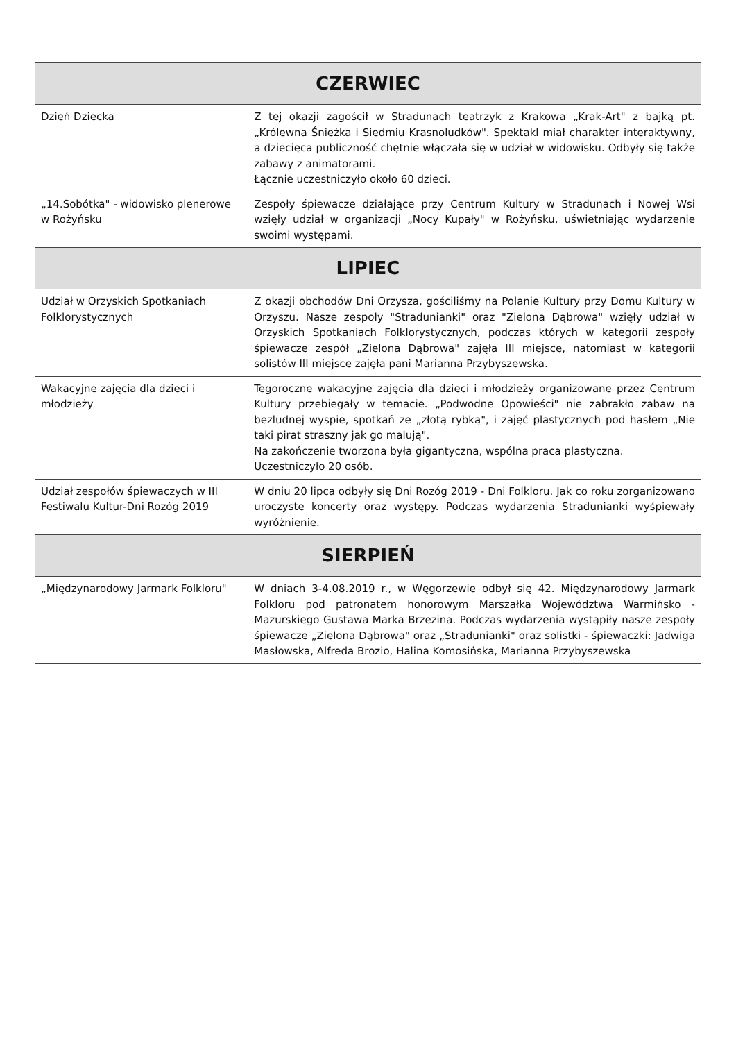| CZERWIEC | |
| --- | --- |
| Dzień Dziecka | Z tej okazji zagościł w Stradunach teatrzyk z Krakowa „Krak-Art" z bajką pt. „Królewna Śnieżka i Siedmiu Krasnoludków". Spektakl miał charakter interaktywny, a dziecięca publiczność chętnie włączała się w udział w widowisku. Odbyły się także zabawy z animatorami. Łącznie uczestniczyło około 60 dzieci. |
| „14.Sobótka" - widowisko plenerowe w Rożyńsku | Zespoły śpiewacze działające przy Centrum Kultury w Stradunach i Nowej Wsi wzięły udział w organizacji „Nocy Kupały" w Rożyńsku, uświetniając wydarzenie swoimi występami. |
| LIPIEC | |
| Udział w Orzyskich Spotkaniach Folklorystycznych | Z okazji obchodów Dni Orzysza, gościliśmy na Polanie Kultury przy Domu Kultury w Orzyszu. Nasze zespoły "Stradunianki" oraz "Zielona Dąbrowa" wzięły udział w Orzyskich Spotkaniach Folklorystycznych, podczas których w kategorii zespoły śpiewacze zespół „Zielona Dąbrowa" zajęła III miejsce, natomiast w kategorii solistów III miejsce zajęła pani Marianna Przybyszewska. |
| Wakacyjne zajęcia dla dzieci i młodzieży | Tegoroczne wakacyjne zajęcia dla dzieci i młodzieży organizowane przez Centrum Kultury przebiegały w temacie. „Podwodne Opowieści" nie zabrakło zabaw na bezludnej wyspie, spotkań ze „złotą rybką", i zajęć plastycznych pod hasłem „Nie taki pirat straszny jak go malują". Na zakończenie tworzona była gigantyczna, wspólna praca plastyczna. Uczestniczyło 20 osób. |
| Udział zespołów śpiewaczych w III Festiwalu Kultur-Dni Rozóg 2019 | W dniu 20 lipca odbyły się Dni Rozóg 2019 - Dni Folkloru. Jak co roku zorganizowano uroczyste koncerty oraz występy. Podczas wydarzenia Stradunianki wyśpiewały wyróżnienie. |
| SIERPIEŃ | |
| „Międzynarodowy Jarmark Folkloru" | W dniach 3-4.08.2019 r., w Węgorzewie odbył się 42. Międzynarodowy Jarmark Folkloru pod patronatem honorowym Marszałka Województwa Warmińsko - Mazurskiego Gustawa Marka Brzezina. Podczas wydarzenia wystąpiły nasze zespoły śpiewacze „Zielona Dąbrowa" oraz „Stradunianki" oraz solistki - śpiewaczki: Jadwiga Masłowska, Alfreda Brozio, Halina Komosińska, Marianna Przybyszewska |